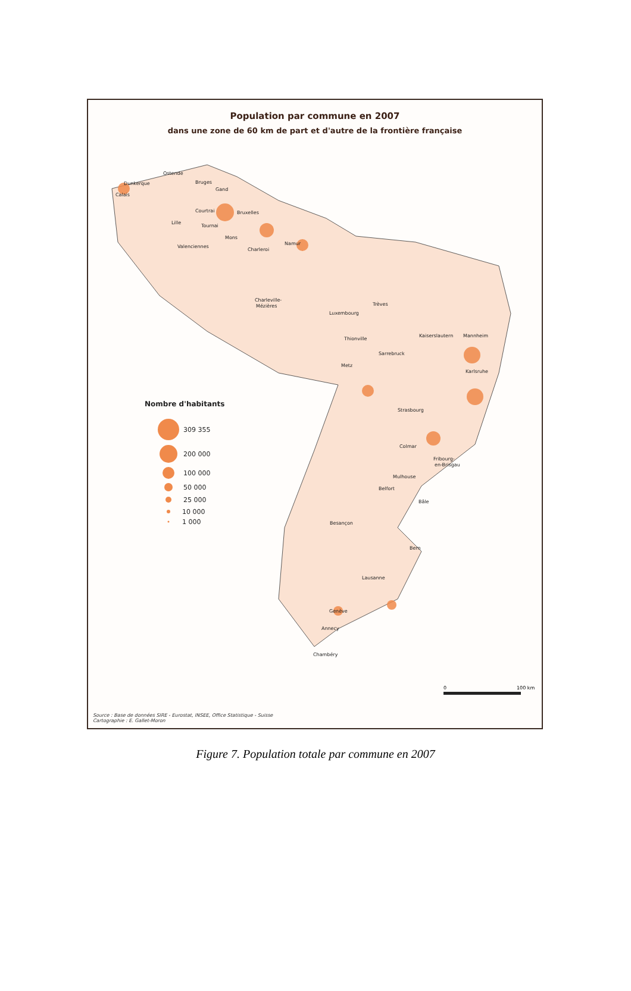Population par commune en 2007
dans une zone de 60 km de part et d'autre de la frontière française
Ostende
Bruges
Dunkerque
Calais
Gand
Courtrai
Bruxelles
Lille
Tournai
Mons
Namur
Valenciennes
Charleroi
Charleville-
Mézières
Luxembourg
Trèves
Thionville
Metz
Sarrebruck
Kaiserslautern
Mannheim
Karlsruhe
Strasbourg
Colmar
Fribourg-
en-Brisgau
Mulhouse
Belfort
Bâle
Besançon
Bern
Lausanne
Genève
Annecy
Chambéry
Nombre d'habitants
309 355
200 000
100 000
50 000
25 000
10 000
1 000
0
100 km
Source : Base de données SIRE - Eurostat, INSEE, Office Statistique - Suisse
Cartographie : E. Gallet-Moron
Figure 7. Population totale par commune en 2007